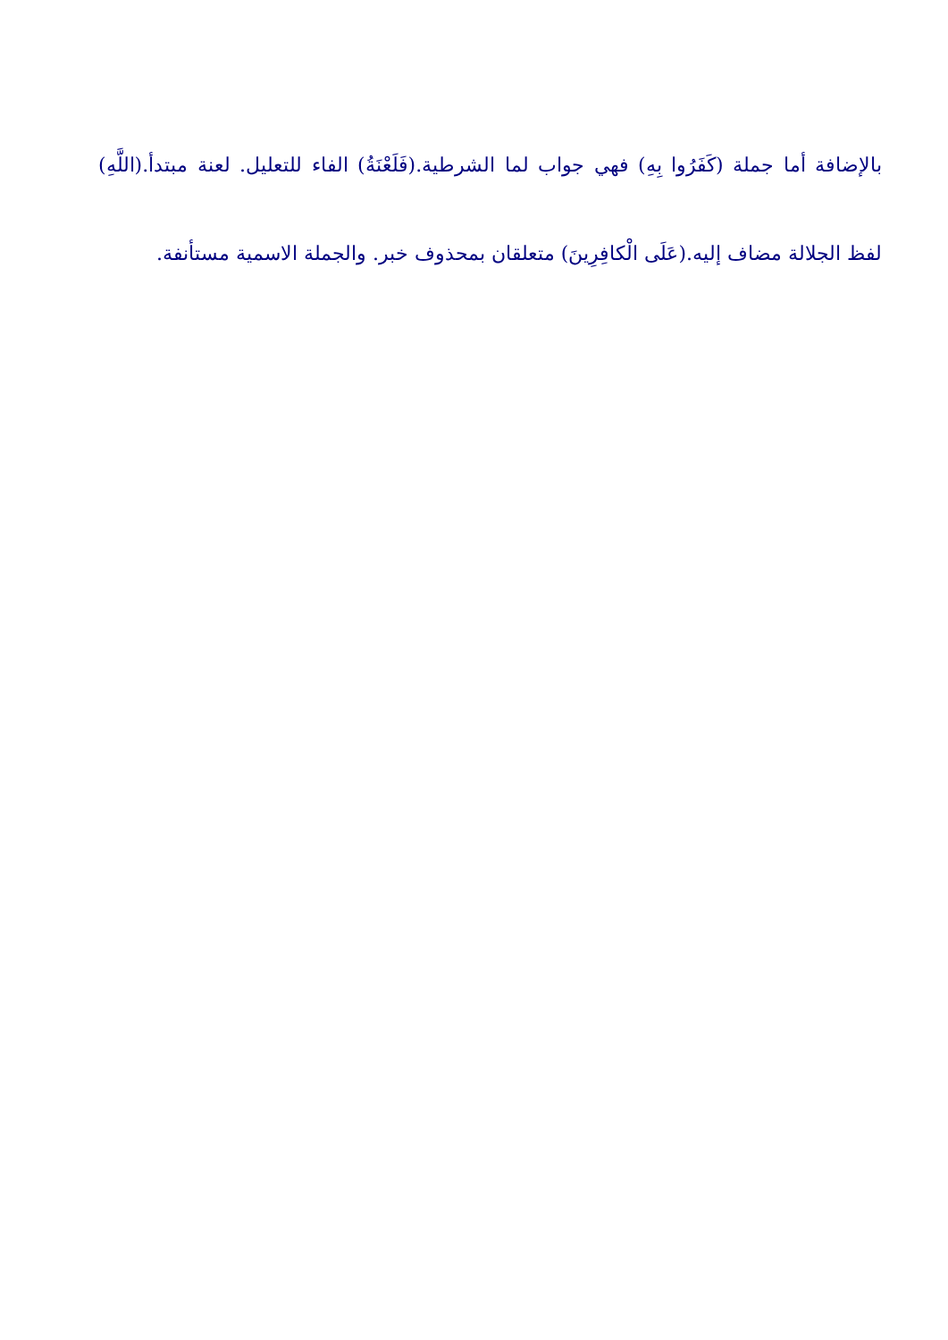بالإضافة أما جملة (كَفَرُوا بِهِ) فهي جواب لما الشرطية.(فَلَعْنَةُ) الفاء للتعليل. لعنة مبتدأ.(اللَّهِ) لفظ الجلالة مضاف إليه.(عَلَى الْكافِرِينَ) متعلقان بمحذوف خبر. والجملة الاسمية مستأنفة.